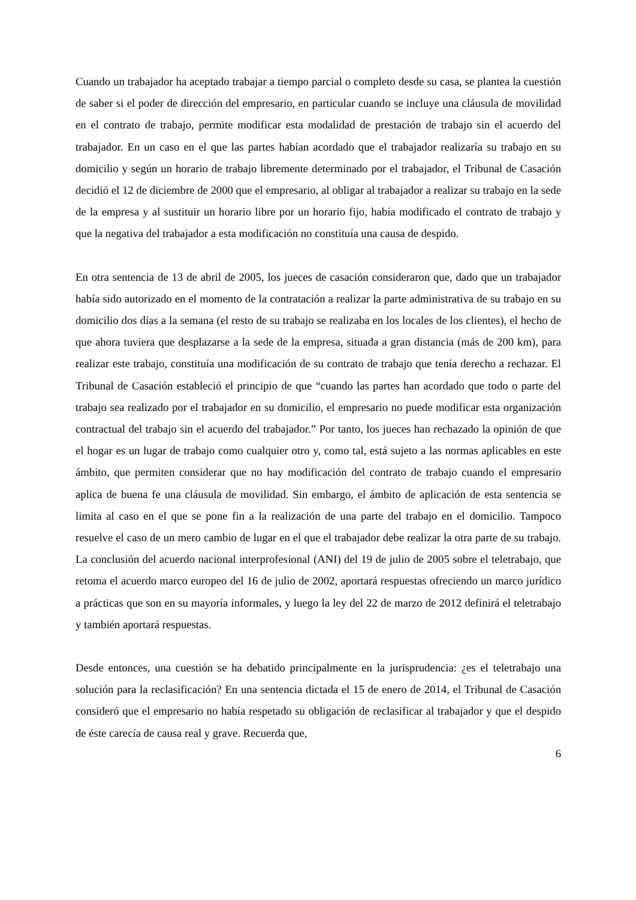Cuando un trabajador ha aceptado trabajar a tiempo parcial o completo desde su casa, se plantea la cuestión de saber si el poder de dirección del empresario, en particular cuando se incluye una cláusula de movilidad en el contrato de trabajo, permite modificar esta modalidad de prestación de trabajo sin el acuerdo del trabajador. En un caso en el que las partes habían acordado que el trabajador realizaría su trabajo en su domicilio y según un horario de trabajo libremente determinado por el trabajador, el Tribunal de Casación decidió el 12 de diciembre de 2000 que el empresario, al obligar al trabajador a realizar su trabajo en la sede de la empresa y al sustituir un horario libre por un horario fijo, había modificado el contrato de trabajo y que la negativa del trabajador a esta modificación no constituía una causa de despido.
En otra sentencia de 13 de abril de 2005, los jueces de casación consideraron que, dado que un trabajador había sido autorizado en el momento de la contratación a realizar la parte administrativa de su trabajo en su domicilio dos días a la semana (el resto de su trabajo se realizaba en los locales de los clientes), el hecho de que ahora tuviera que desplazarse a la sede de la empresa, situada a gran distancia (más de 200 km), para realizar este trabajo, constituía una modificación de su contrato de trabajo que tenía derecho a rechazar. El Tribunal de Casación estableció el principio de que “cuando las partes han acordado que todo o parte del trabajo sea realizado por el trabajador en su domicilio, el empresario no puede modificar esta organización contractual del trabajo sin el acuerdo del trabajador.” Por tanto, los jueces han rechazado la opinión de que el hogar es un lugar de trabajo como cualquier otro y, como tal, está sujeto a las normas aplicables en este ámbito, que permiten considerar que no hay modificación del contrato de trabajo cuando el empresario aplica de buena fe una cláusula de movilidad. Sin embargo, el ámbito de aplicación de esta sentencia se limita al caso en el que se pone fin a la realización de una parte del trabajo en el domicilio. Tampoco resuelve el caso de un mero cambio de lugar en el que el trabajador debe realizar la otra parte de su trabajo. La conclusión del acuerdo nacional interprofesional (ANI) del 19 de julio de 2005 sobre el teletrabajo, que retoma el acuerdo marco europeo del 16 de julio de 2002, aportará respuestas ofreciendo un marco jurídico a prácticas que son en su mayoría informales, y luego la ley del 22 de marzo de 2012 definirá el teletrabajo y también aportará respuestas.
Desde entonces, una cuestión se ha debatido principalmente en la jurisprudencia: ¿es el teletrabajo una solución para la reclasificación? En una sentencia dictada el 15 de enero de 2014, el Tribunal de Casación consideró que el empresario no había respetado su obligación de reclasificar al trabajador y que el despido de éste carecía de causa real y grave. Recuerda que,
6